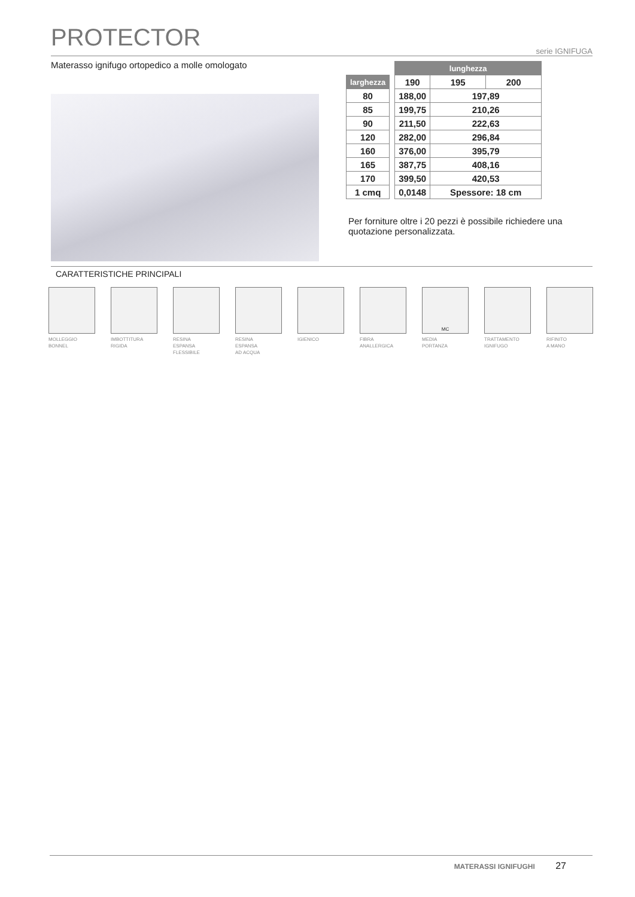PROTECTOR
serie IGNIFUGA
Materasso ignifugo ortopedico a molle omologato
| | | lunghezza | | |
| --- | --- | --- | --- | --- |
| larghezza | | 190 | 195 | 200 |
| 80 | | 188,00 | 197,89 | |
| 85 | | 199,75 | 210,26 | |
| 90 | | 211,50 | 222,63 | |
| 120 | | 282,00 | 296,84 | |
| 160 | | 376,00 | 395,79 | |
| 165 | | 387,75 | 408,16 | |
| 170 | | 399,50 | 420,53 | |
| 1 cmq | | 0,0148 | Spessore: 18 cm | |
Per forniture oltre i 20 pezzi è possibile richiedere una quotazione personalizzata.
CARATTERISTICHE PRINCIPALI
MOLLEGGIO
BONNEL
IMBOTTITURA
RIGIDA
RESINA
ESPANSA
FLESSIBILE
RESINA
ESPANSA
AD ACQUA
IGIENICO FIBRA
ANALLERGICA
MC
MEDIA
PORTANZA
TRATTAMENTO
IGNIFUGO
RIFINITO
A MANO
MATERASSI IGNIFUGHI 27